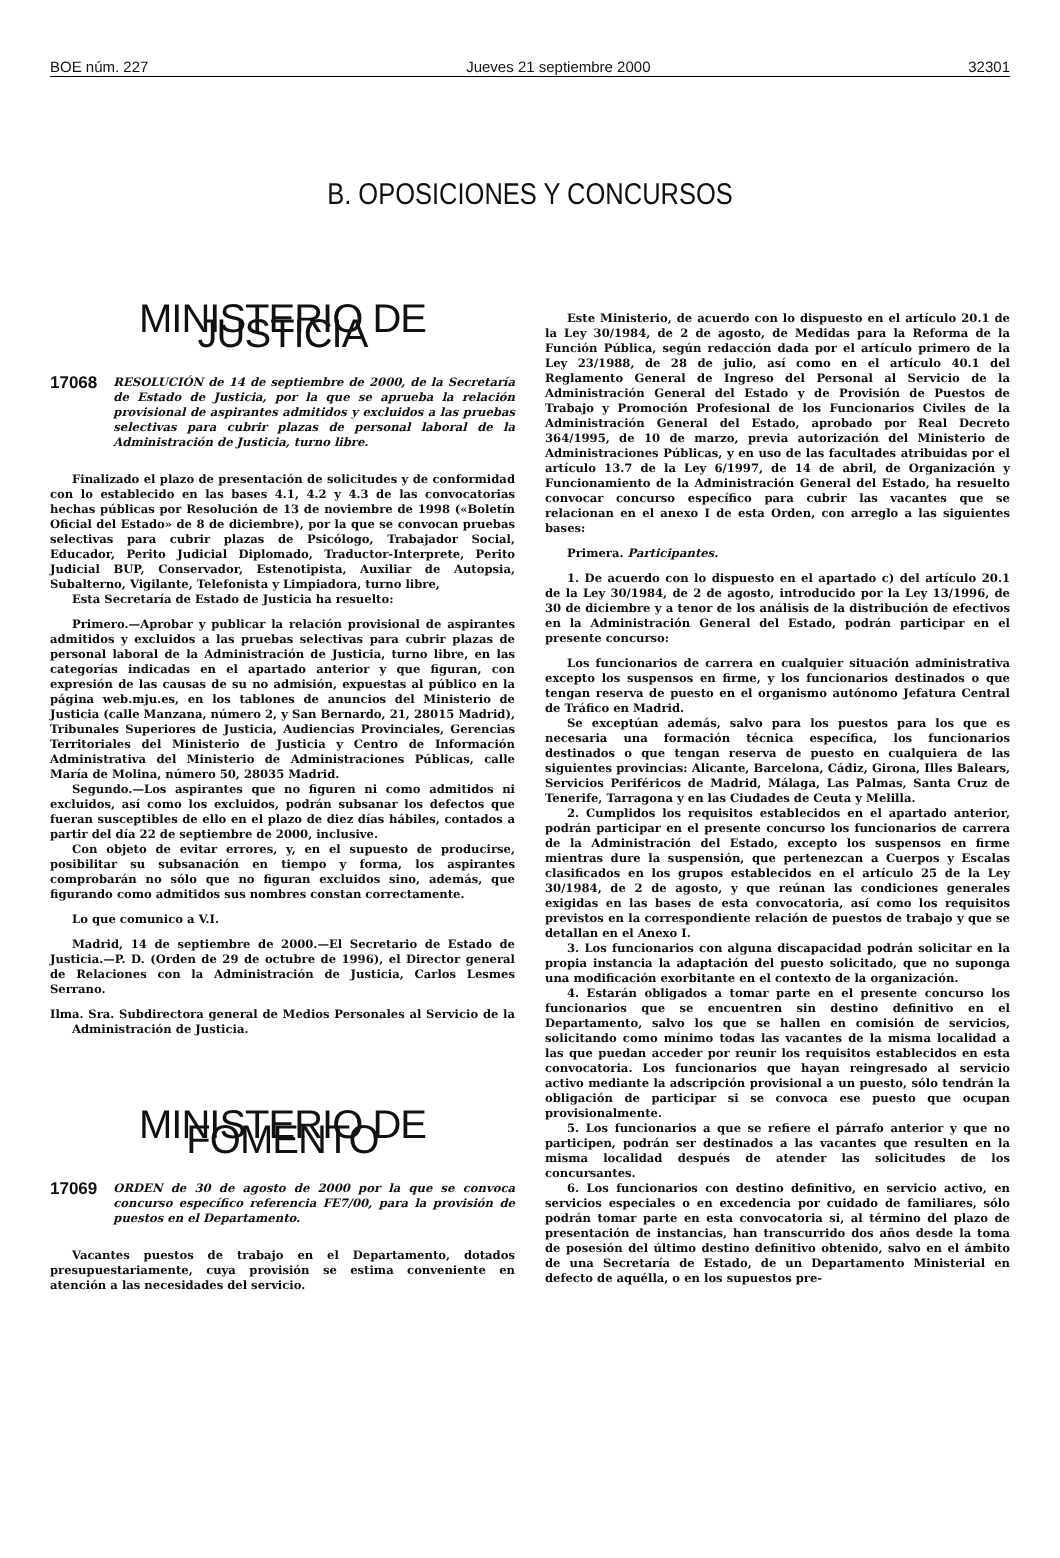BOE núm. 227 Jueves 21 septiembre 2000 32301
B. OPOSICIONES Y CONCURSOS
MINISTERIO DE JUSTICIA
17068 RESOLUCIÓN de 14 de septiembre de 2000, de la Secretaría de Estado de Justicia, por la que se aprueba la relación provisional de aspirantes admitidos y excluidos a las pruebas selectivas para cubrir plazas de personal laboral de la Administración de Justicia, turno libre.
Finalizado el plazo de presentación de solicitudes y de conformidad con lo establecido en las bases 4.1, 4.2 y 4.3 de las convocatorias hechas públicas por Resolución de 13 de noviembre de 1998 («Boletín Oficial del Estado» de 8 de diciembre), por la que se convocan pruebas selectivas para cubrir plazas de Psicólogo, Trabajador Social, Educador, Perito Judicial Diplomado, Traductor-Interprete, Perito Judicial BUP, Conservador, Estenotipista, Auxiliar de Autopsia, Subalterno, Vigilante, Telefonista y Limpiadora, turno libre,
Esta Secretaría de Estado de Justicia ha resuelto:
Primero.—Aprobar y publicar la relación provisional de aspirantes admitidos y excluidos a las pruebas selectivas para cubrir plazas de personal laboral de la Administración de Justicia, turno libre, en las categorías indicadas en el apartado anterior y que figuran, con expresión de las causas de su no admisión, expuestas al público en la página web.mju.es, en los tablones de anuncios del Ministerio de Justicia (calle Manzana, número 2, y San Bernardo, 21, 28015 Madrid), Tribunales Superiores de Justicia, Audiencias Provinciales, Gerencias Territoriales del Ministerio de Justicia y Centro de Información Administrativa del Ministerio de Administraciones Públicas, calle María de Molina, número 50, 28035 Madrid.
Segundo.—Los aspirantes que no figuren ni como admitidos ni excluidos, así como los excluidos, podrán subsanar los defectos que fueran susceptibles de ello en el plazo de diez días hábiles, contados a partir del día 22 de septiembre de 2000, inclusive.
Con objeto de evitar errores, y, en el supuesto de producirse, posibilitar su subsanación en tiempo y forma, los aspirantes comprobarán no sólo que no figuran excluidos sino, además, que figurando como admitidos sus nombres constan correctamente.
Lo que comunico a V.I.
Madrid, 14 de septiembre de 2000.—El Secretario de Estado de Justicia.—P. D. (Orden de 29 de octubre de 1996), el Director general de Relaciones con la Administración de Justicia, Carlos Lesmes Serrano.
Ilma. Sra. Subdirectora general de Medios Personales al Servicio de la Administración de Justicia.
MINISTERIO DE FOMENTO
17069 ORDEN de 30 de agosto de 2000 por la que se convoca concurso específico referencia FE7/00, para la provisión de puestos en el Departamento.
Vacantes puestos de trabajo en el Departamento, dotados presupuestariamente, cuya provisión se estima conveniente en atención a las necesidades del servicio.
Este Ministerio, de acuerdo con lo dispuesto en el artículo 20.1 de la Ley 30/1984, de 2 de agosto, de Medidas para la Reforma de la Función Pública, según redacción dada por el artículo primero de la Ley 23/1988, de 28 de julio, así como en el artículo 40.1 del Reglamento General de Ingreso del Personal al Servicio de la Administración General del Estado y de Provisión de Puestos de Trabajo y Promoción Profesional de los Funcionarios Civiles de la Administración General del Estado, aprobado por Real Decreto 364/1995, de 10 de marzo, previa autorización del Ministerio de Administraciones Públicas, y en uso de las facultades atribuidas por el artículo 13.7 de la Ley 6/1997, de 14 de abril, de Organización y Funcionamiento de la Administración General del Estado, ha resuelto convocar concurso específico para cubrir las vacantes que se relacionan en el anexo I de esta Orden, con arreglo a las siguientes bases:
Primera. Participantes.
1. De acuerdo con lo dispuesto en el apartado c) del artículo 20.1 de la Ley 30/1984, de 2 de agosto, introducido por la Ley 13/1996, de 30 de diciembre y a tenor de los análisis de la distribución de efectivos en la Administración General del Estado, podrán participar en el presente concurso:
Los funcionarios de carrera en cualquier situación administrativa excepto los suspensos en firme, y los funcionarios destinados o que tengan reserva de puesto en el organismo autónomo Jefatura Central de Tráfico en Madrid.
Se exceptúan además, salvo para los puestos para los que es necesaria una formación técnica específica, los funcionarios destinados o que tengan reserva de puesto en cualquiera de las siguientes provincias: Alicante, Barcelona, Cádiz, Girona, Illes Balears, Servicios Periféricos de Madrid, Málaga, Las Palmas, Santa Cruz de Tenerife, Tarragona y en las Ciudades de Ceuta y Melilla.
2. Cumplidos los requisitos establecidos en el apartado anterior, podrán participar en el presente concurso los funcionarios de carrera de la Administración del Estado, excepto los suspensos en firme mientras dure la suspensión, que pertenezcan a Cuerpos y Escalas clasificados en los grupos establecidos en el artículo 25 de la Ley 30/1984, de 2 de agosto, y que reúnan las condiciones generales exigidas en las bases de esta convocatoria, así como los requisitos previstos en la correspondiente relación de puestos de trabajo y que se detallan en el Anexo I.
3. Los funcionarios con alguna discapacidad podrán solicitar en la propia instancia la adaptación del puesto solicitado, que no suponga una modificación exorbitante en el contexto de la organización.
4. Estarán obligados a tomar parte en el presente concurso los funcionarios que se encuentren sin destino definitivo en el Departamento, salvo los que se hallen en comisión de servicios, solicitando como mínimo todas las vacantes de la misma localidad a las que puedan acceder por reunir los requisitos establecidos en esta convocatoria. Los funcionarios que hayan reingresado al servicio activo mediante la adscripción provisional a un puesto, sólo tendrán la obligación de participar si se convoca ese puesto que ocupan provisionalmente.
5. Los funcionarios a que se refiere el párrafo anterior y que no participen, podrán ser destinados a las vacantes que resulten en la misma localidad después de atender las solicitudes de los concursantes.
6. Los funcionarios con destino definitivo, en servicio activo, en servicios especiales o en excedencia por cuidado de familiares, sólo podrán tomar parte en esta convocatoria si, al término del plazo de presentación de instancias, han transcurrido dos años desde la toma de posesión del último destino definitivo obtenido, salvo en el ámbito de una Secretaría de Estado, de un Departamento Ministerial en defecto de aquélla, o en los supuestos pre-